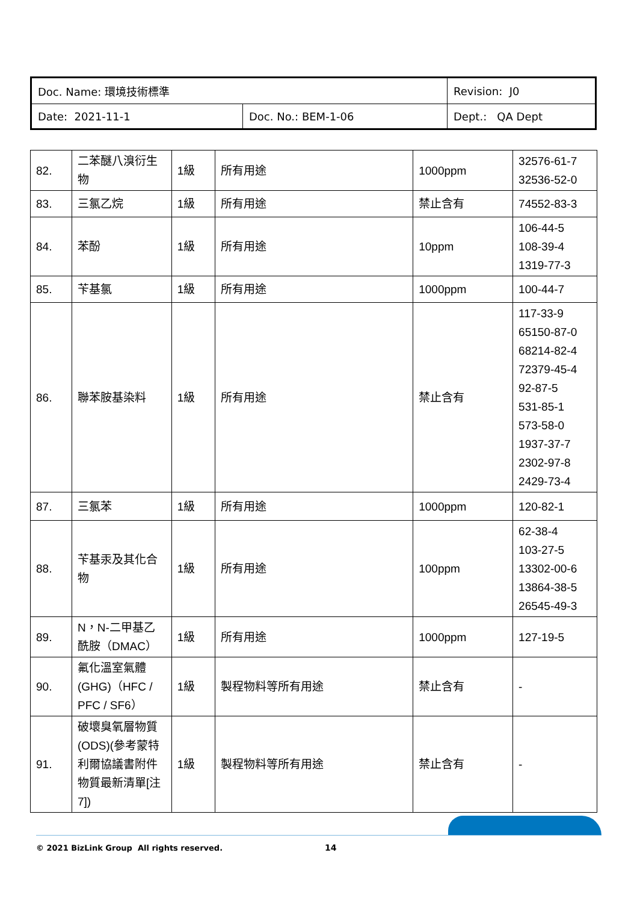| Doc. Name: 環境技術標準 | | Revision: J0 |
| Date: 2021-11-1 | Doc. No.: BEM-1-06 | Dept.: QA Dept |
| 82. | 二苯醚八溴衍生物 | 1級 | 所有用途 | 1000ppm | 32576-61-7 32536-52-0 |
| 83. | 三氯乙烷 | 1級 | 所有用途 | 禁止含有 | 74552-83-3 |
| 84. | 苯酚 | 1級 | 所有用途 | 10ppm | 106-44-5 108-39-4 1319-77-3 |
| 85. | 苄基氯 | 1級 | 所有用途 | 1000ppm | 100-44-7 |
| 86. | 聯苯胺基染料 | 1級 | 所有用途 | 禁止含有 | 117-33-9 65150-87-0 68214-82-4 72379-45-4 92-87-5 531-85-1 573-58-0 1937-37-7 2302-97-8 2429-73-4 |
| 87. | 三氯苯 | 1級 | 所有用途 | 1000ppm | 120-82-1 |
| 88. | 苄基汞及其化合物 | 1級 | 所有用途 | 100ppm | 62-38-4 103-27-5 13302-00-6 13864-38-5 26545-49-3 |
| 89. | N，N-二甲基乙酰胺（DMAC） | 1級 | 所有用途 | 1000ppm | 127-19-5 |
| 90. | 氟化溫室氣體(GHG)（HFC / PFC / SF6） | 1級 | 製程物料等所有用途 | 禁止含有 | - |
| 91. | 破壞臭氧層物質(ODS)(參考蒙特利爾協議書附件物質最新清單[注7]) | 1級 | 製程物料等所有用途 | 禁止含有 | - |
© 2021 BizLink Group All rights reserved. 14